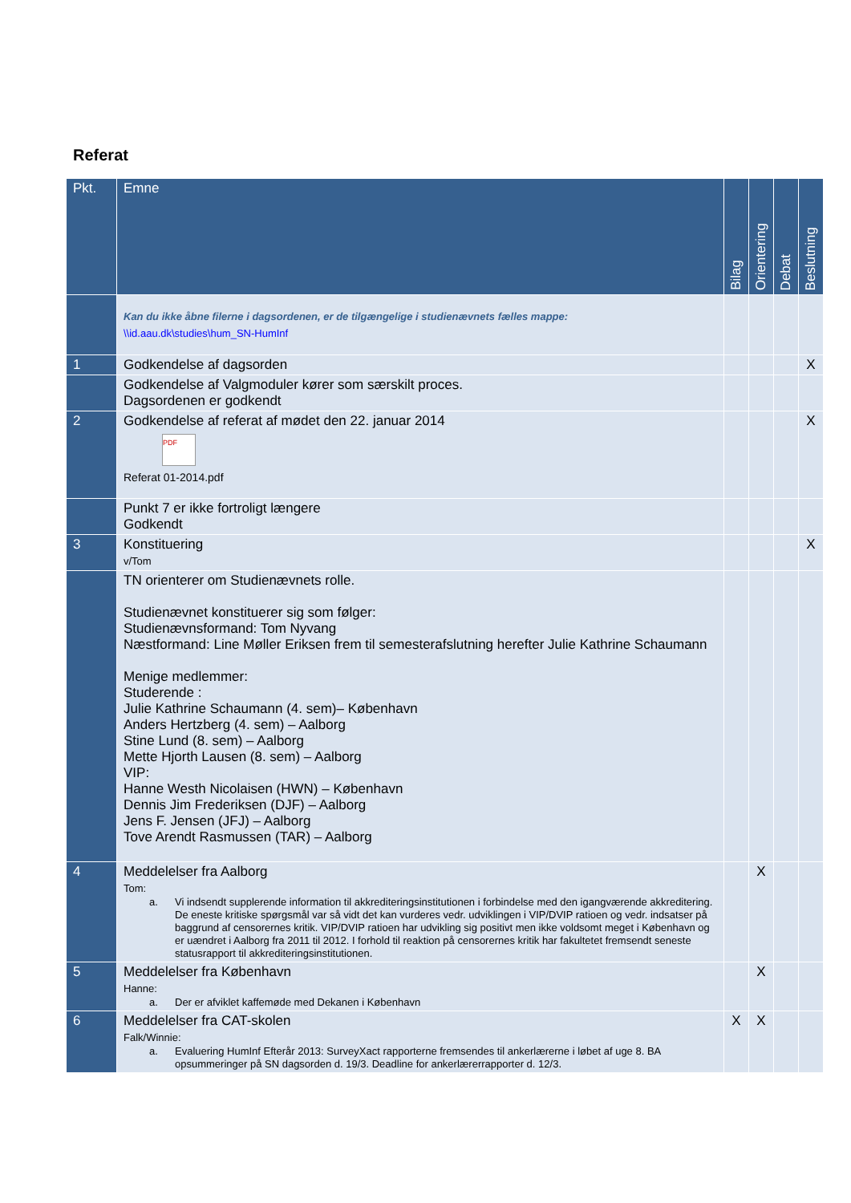Referat
| Pkt. | Emne | Bilag | Orientering | Debat | Beslutning |
| --- | --- | --- | --- | --- | --- |
| | Kan du ikke åbne filerne i dagsordenen, er de tilgængelige i studienævnets fælles mappe: \\id.aau.dk\studies\hum_SN-HumInf | | | | |
| 1 | Godkendelse af dagsorden | | | | X |
| | Godkendelse af Valgmoduler kører som særskilt proces. Dagsordenen er godkendt | | | | |
| 2 | Godkendelse af referat af mødet den 22. januar 2014 PDF Referat 01-2014.pdf | | | | X |
| | Punkt 7 er ikke fortroligt længere Godkendt | | | | |
| 3 | Konstituering v/Tom | | | | X |
| | TN orienterer om Studienævnets rolle. Studienævnet konstituerer sig som følger: Studienævnsformand: Tom Nyvang Næstformand: Line Møller Eriksen frem til semesterafslutning herefter Julie Kathrine Schaumann Menige medlemmer: Studerende : Julie Kathrine Schaumann (4. sem)– København Anders Hertzberg (4. sem) – Aalborg Stine Lund (8. sem) – Aalborg Mette Hjorth Lausen (8. sem) – Aalborg VIP: Hanne Westh Nicolaisen (HWN) – København Dennis Jim Frederiksen (DJF) – Aalborg Jens F. Jensen (JFJ) – Aalborg Tove Arendt Rasmussen (TAR) – Aalborg | | | | |
| 4 | Meddelelser fra Aalborg Tom: a. Vi indsendt supplerende information til akkrediteringsinstitutionen i forbindelse med den igangværende akkreditering. De eneste kritiske spørgsmål var så vidt det kan vurderes vedr. udviklingen i VIP/DVIP ratioen og vedr. indsatser på baggrund af censorernes kritik. VIP/DVIP ratioen har udvikling sig positivt men ikke voldsomt meget i København og er uændret i Aalborg fra 2011 til 2012. I forhold til reaktion på censorernes kritik har fakultetet fremsendt seneste statusrapport til akkrediteringsinstitutionen. | | X | | |
| 5 | Meddelelser fra København Hanne: a. Der er afviklet kaffemøde med Dekanen i København | | X | | |
| 6 | Meddelelser fra CAT-skolen Falk/Winnie: a. Evaluering HumInf Efterår 2013: SurveyXact rapporterne fremsendes til ankerlærerne i løbet af uge 8. BA opsummeringer på SN dagsorden d. 19/3. Deadline for ankerlærerrapporter d. 12/3. | X | X | | |